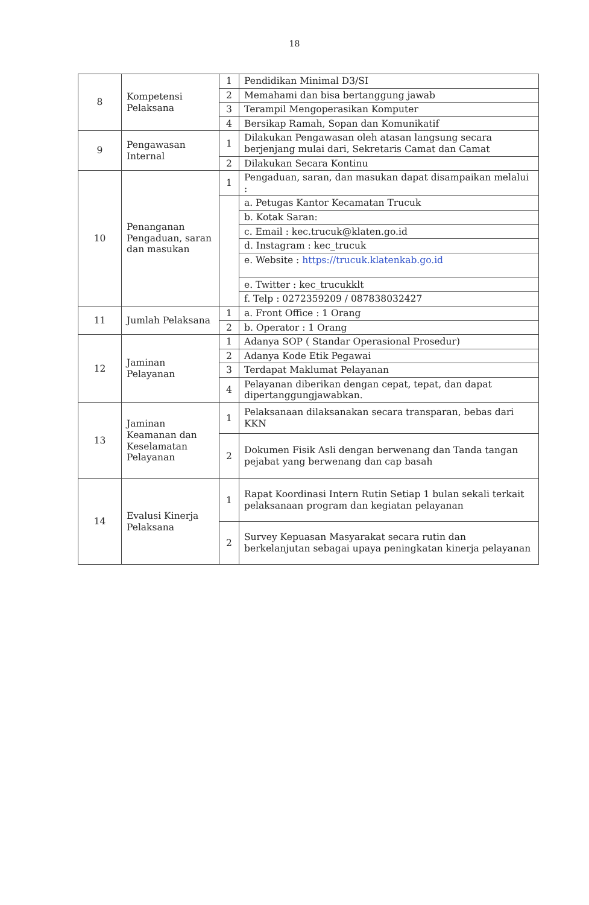18
| 8 | Kompetensi Pelaksana | 1 | Pendidikan Minimal D3/SI |
| | | 2 | Memahami dan bisa bertanggung jawab |
| | | 3 | Terampil Mengoperasikan Komputer |
| | | 4 | Bersikap Ramah, Sopan dan Komunikatif |
| 9 | Pengawasan Internal | 1 | Dilakukan Pengawasan oleh atasan langsung secara berjenjang mulai dari, Sekretaris Camat dan Camat |
| | | 2 | Dilakukan Secara Kontinu |
| 10 | Penanganan Pengaduan, saran dan masukan | 1 | Pengaduan, saran, dan masukan dapat disampaikan melalui : |
| | | | a. Petugas Kantor Kecamatan Trucuk |
| | | | b. Kotak Saran: |
| | | | c. Email : kec.trucuk@klaten.go.id |
| | | | d. Instagram : kec_trucuk |
| | | | e. Website : https://trucuk.klatenkab.go.id |
| | | | e. Twitter : kec_trucukklt |
| | | | f. Telp : 0272359209 / 087838032427 |
| 11 | Jumlah Pelaksana | 1 | a. Front Office : 1 Orang |
| | | 2 | b. Operator : 1 Orang |
| 12 | Jaminan Pelayanan | 1 | Adanya SOP ( Standar Operasional Prosedur) |
| | | 2 | Adanya Kode Etik Pegawai |
| | | 3 | Terdapat Maklumat Pelayanan |
| | | 4 | Pelayanan diberikan dengan cepat, tepat, dan dapat dipertanggungjawabkan. |
| 13 | Jaminan Keamanan dan Keselamatan Pelayanan | 1 | Pelaksanaan dilaksanakan secara transparan, bebas dari KKN |
| | | 2 | Dokumen Fisik Asli dengan berwenang dan Tanda tangan pejabat yang berwenang dan cap basah |
| 14 | Evalusi Kinerja Pelaksana | 1 | Rapat Koordinasi Intern Rutin Setiap 1 bulan sekali terkait pelaksanaan program dan kegiatan pelayanan |
| | | 2 | Survey Kepuasan Masyarakat secara rutin dan berkelanjutan sebagai upaya peningkatan kinerja pelayanan |